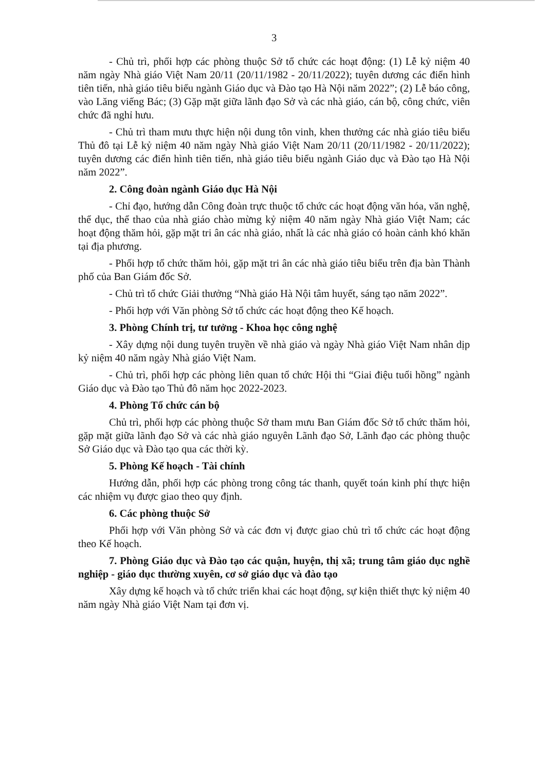3
- Chủ trì, phối hợp các phòng thuộc Sở tổ chức các hoạt động: (1) Lễ kỷ niệm 40 năm ngày Nhà giáo Việt Nam 20/11 (20/11/1982 - 20/11/2022); tuyên dương các điển hình tiên tiến, nhà giáo tiêu biểu ngành Giáo dục và Đào tạo Hà Nội năm 2022”; (2) Lễ báo công, vào Lăng viếng Bác; (3) Gặp mặt giữa lãnh đạo Sở và các nhà giáo, cán bộ, công chức, viên chức đã nghỉ hưu.
- Chủ trì tham mưu thực hiện nội dung tôn vinh, khen thưởng các nhà giáo tiêu biểu Thủ đô tại Lễ kỷ niệm 40 năm ngày Nhà giáo Việt Nam 20/11 (20/11/1982 - 20/11/2022); tuyên dương các điển hình tiên tiến, nhà giáo tiêu biểu ngành Giáo dục và Đào tạo Hà Nội năm 2022”.
2. Công đoàn ngành Giáo dục Hà Nội
- Chỉ đạo, hướng dẫn Công đoàn trực thuộc tổ chức các hoạt động văn hóa, văn nghệ, thể dục, thể thao của nhà giáo chào mừng kỷ niệm 40 năm ngày Nhà giáo Việt Nam; các hoạt động thăm hỏi, gặp mặt tri ân các nhà giáo, nhất là các nhà giáo có hoàn cảnh khó khăn tại địa phương.
- Phối hợp tổ chức thăm hỏi, gặp mặt tri ân các nhà giáo tiêu biểu trên địa bàn Thành phố của Ban Giám đốc Sở.
- Chủ trì tổ chức Giải thưởng “Nhà giáo Hà Nội tâm huyết, sáng tạo năm 2022”.
- Phối hợp với Văn phòng Sở tổ chức các hoạt động theo Kế hoạch.
3. Phòng Chính trị, tư tưởng - Khoa học công nghệ
- Xây dựng nội dung tuyên truyền về nhà giáo và ngày Nhà giáo Việt Nam nhân dịp kỷ niệm 40 năm ngày Nhà giáo Việt Nam.
- Chủ trì, phối hợp các phòng liên quan tổ chức Hội thi “Giai điệu tuổi hồng” ngành Giáo dục và Đào tạo Thủ đô năm học 2022-2023.
4. Phòng Tổ chức cán bộ
Chủ trì, phối hợp các phòng thuộc Sở tham mưu Ban Giám đốc Sở tổ chức thăm hỏi, gặp mặt giữa lãnh đạo Sở và các nhà giáo nguyên Lãnh đạo Sở, Lãnh đạo các phòng thuộc Sở Giáo dục và Đào tạo qua các thời kỳ.
5. Phòng Kế hoạch - Tài chính
Hướng dẫn, phối hợp các phòng trong công tác thanh, quyết toán kinh phí thực hiện các nhiệm vụ được giao theo quy định.
6. Các phòng thuộc Sở
Phối hợp với Văn phòng Sở và các đơn vị được giao chủ trì tổ chức các hoạt động theo Kế hoạch.
7. Phòng Giáo dục và Đào tạo các quận, huyện, thị xã; trung tâm giáo dục nghề nghiệp - giáo dục thường xuyên, cơ sở giáo dục và đào tạo
Xây dựng kế hoạch và tổ chức triển khai các hoạt động, sự kiện thiết thực kỷ niệm 40 năm ngày Nhà giáo Việt Nam tại đơn vị.